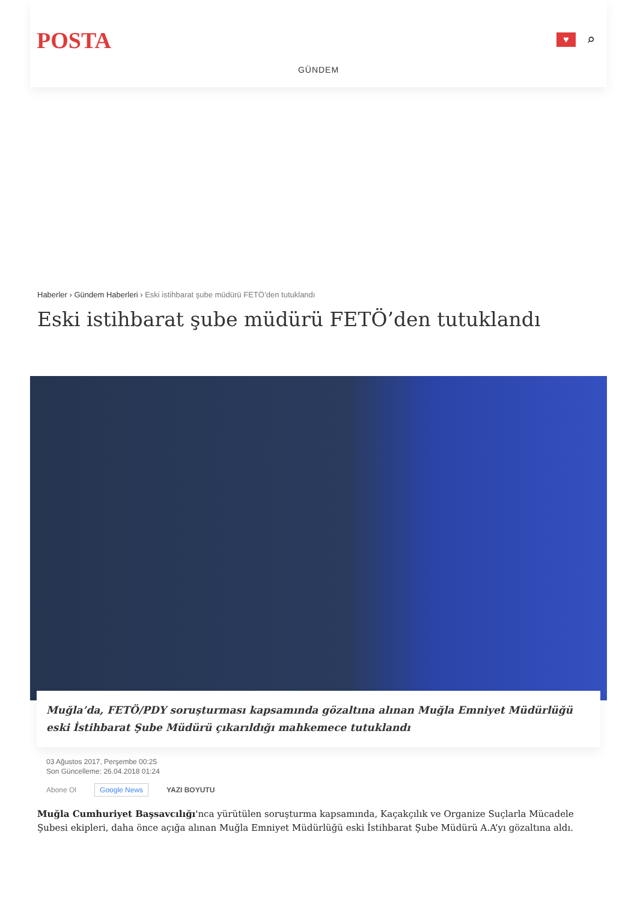POSTA
♥
⌕
GÜNDEM
Haberler › Gündem Haberleri › Eski istihbarat şube müdürü FETÖ’den tutuklandı
Eski istihbarat şube müdürü FETÖ’den tutuklandı
Muğla’da, FETÖ/PDY soruşturması kapsamında gözaltına alınan Muğla Emniyet Müdürlüğü eski İstihbarat Şube Müdürü çıkarıldığı mahkemece tutuklandı
03 Ağustos 2017, Perşembe 00:25
Son Güncelleme: 26.04.2018 01:24
Abone Ol Google News YAZI BOYUTU
Muğla Cumhuriyet Başsavcılığı'nca yürütülen soruşturma kapsamında, Kaçakçılık ve Organize Suçlarla Mücadele Şubesi ekipleri, daha önce açığa alınan Muğla Emniyet Müdürlüğü eski İstihbarat Şube Müdürü A.A’yı gözaltına aldı.